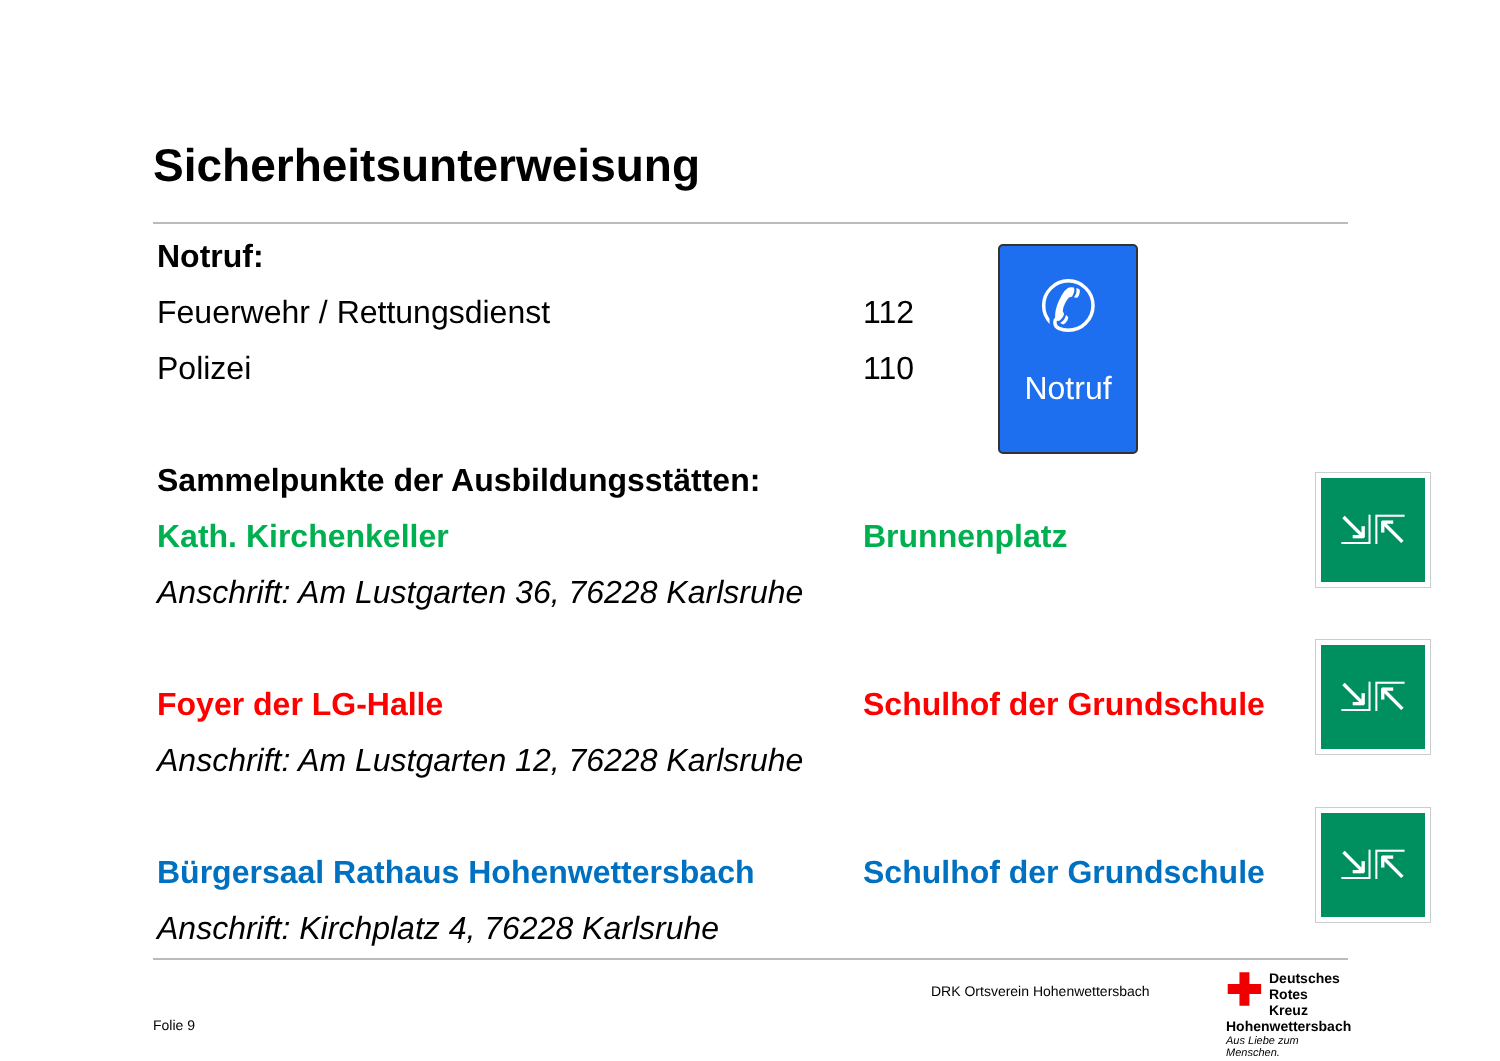Sicherheitsunterweisung
Notruf:
Feuerwehr / Rettungsdienst 112
Polizei 110
Sammelpunkte der Ausbildungsstätten:
Kath. Kirchenkeller Brunnenplatz
Anschrift: Am Lustgarten 36, 76228 Karlsruhe
Foyer der LG-Halle Schulhof der Grundschule
Anschrift: Am Lustgarten 12, 76228 Karlsruhe
Bürgersaal Rathaus Hohenwettersbach Schulhof der Grundschule
Anschrift: Kirchplatz 4, 76228 Karlsruhe
✆
Notruf
⇲⇱
⇲⇱
⇲⇱
DRK Ortsverein Hohenwettersbach
Folie 9
✚ Deutsches
Rotes
Kreuz
Hohenwettersbach
Aus Liebe zum Menschen.